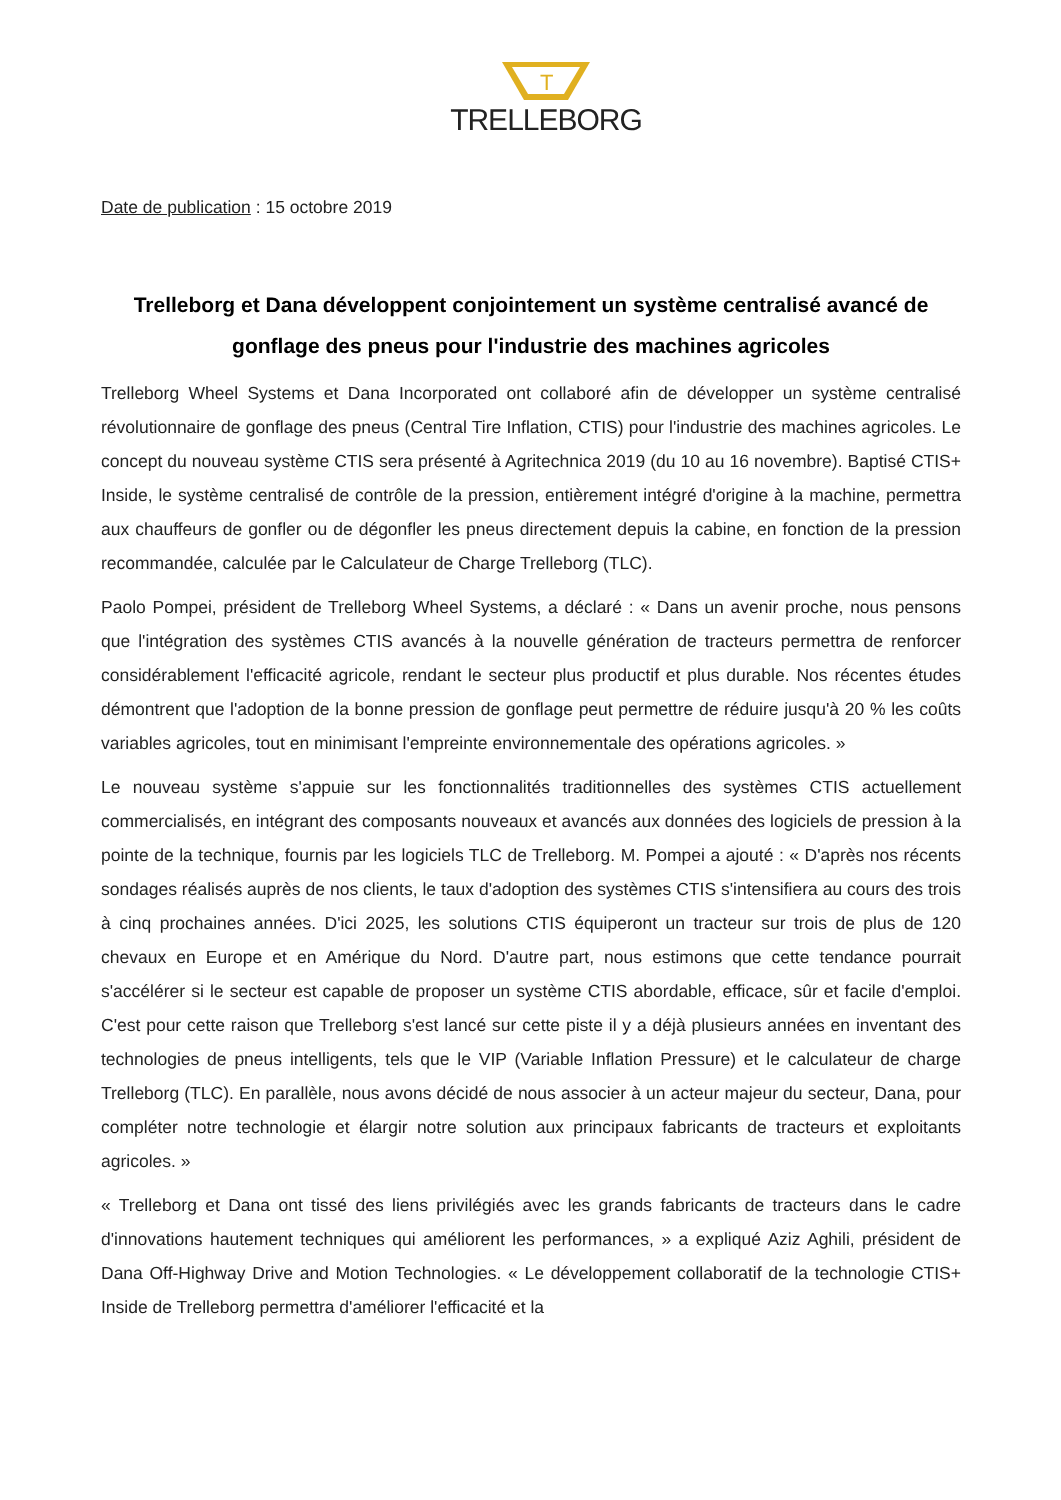T
TRELLEBORG
Date de publication : 15 octobre 2019
Trelleborg et Dana développent conjointement un système centralisé avancé de gonflage des pneus pour l'industrie des machines agricoles
Trelleborg Wheel Systems et Dana Incorporated ont collaboré afin de développer un système centralisé révolutionnaire de gonflage des pneus (Central Tire Inflation, CTIS) pour l'industrie des machines agricoles. Le concept du nouveau système CTIS sera présenté à Agritechnica 2019 (du 10 au 16 novembre). Baptisé CTIS+ Inside, le système centralisé de contrôle de la pression, entièrement intégré d'origine à la machine, permettra aux chauffeurs de gonfler ou de dégonfler les pneus directement depuis la cabine, en fonction de la pression recommandée, calculée par le Calculateur de Charge Trelleborg (TLC).
Paolo Pompei, président de Trelleborg Wheel Systems, a déclaré : « Dans un avenir proche, nous pensons que l'intégration des systèmes CTIS avancés à la nouvelle génération de tracteurs permettra de renforcer considérablement l'efficacité agricole, rendant le secteur plus productif et plus durable. Nos récentes études démontrent que l'adoption de la bonne pression de gonflage peut permettre de réduire jusqu'à 20 % les coûts variables agricoles, tout en minimisant l'empreinte environnementale des opérations agricoles. »
Le nouveau système s'appuie sur les fonctionnalités traditionnelles des systèmes CTIS actuellement commercialisés, en intégrant des composants nouveaux et avancés aux données des logiciels de pression à la pointe de la technique, fournis par les logiciels TLC de Trelleborg. M. Pompei a ajouté : « D'après nos récents sondages réalisés auprès de nos clients, le taux d'adoption des systèmes CTIS s'intensifiera au cours des trois à cinq prochaines années. D'ici 2025, les solutions CTIS équiperont un tracteur sur trois de plus de 120 chevaux en Europe et en Amérique du Nord. D'autre part, nous estimons que cette tendance pourrait s'accélérer si le secteur est capable de proposer un système CTIS abordable, efficace, sûr et facile d'emploi. C'est pour cette raison que Trelleborg s'est lancé sur cette piste il y a déjà plusieurs années en inventant des technologies de pneus intelligents, tels que le VIP (Variable Inflation Pressure) et le calculateur de charge Trelleborg (TLC). En parallèle, nous avons décidé de nous associer à un acteur majeur du secteur, Dana, pour compléter notre technologie et élargir notre solution aux principaux fabricants de tracteurs et exploitants agricoles. »
« Trelleborg et Dana ont tissé des liens privilégiés avec les grands fabricants de tracteurs dans le cadre d'innovations hautement techniques qui améliorent les performances, » a expliqué Aziz Aghili, président de Dana Off-Highway Drive and Motion Technologies. « Le développement collaboratif de la technologie CTIS+ Inside de Trelleborg permettra d'améliorer l'efficacité et la